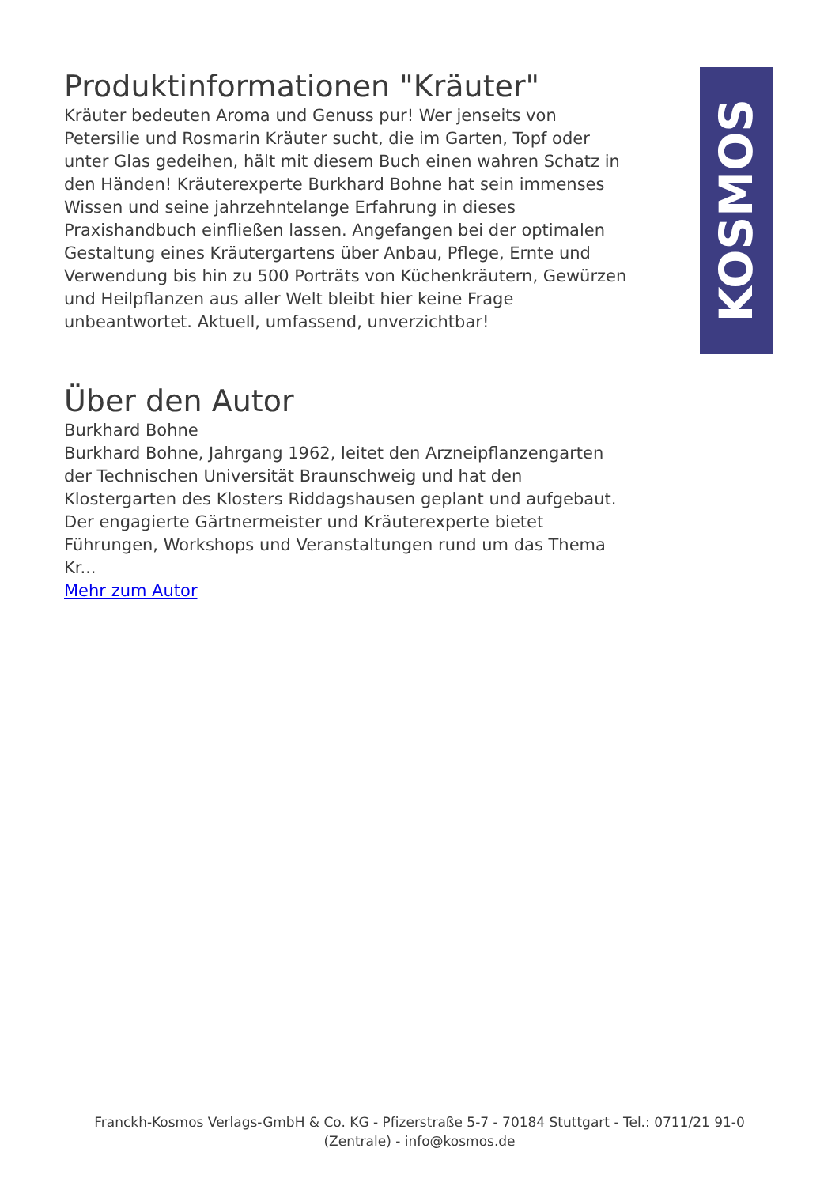Produktinformationen "Kräuter"
Kräuter bedeuten Aroma und Genuss pur! Wer jenseits von Petersilie und Rosmarin Kräuter sucht, die im Garten, Topf oder unter Glas gedeihen, hält mit diesem Buch einen wahren Schatz in den Händen! Kräuterexperte Burkhard Bohne hat sein immenses Wissen und seine jahrzehntelange Erfahrung in dieses Praxishandbuch einfließen lassen. Angefangen bei der optimalen Gestaltung eines Kräutergartens über Anbau, Pflege, Ernte und Verwendung bis hin zu 500 Porträts von Küchenkräutern, Gewürzen und Heilpflanzen aus aller Welt bleibt hier keine Frage unbeantwortet. Aktuell, umfassend, unverzichtbar!
Über den Autor
Burkhard Bohne
Burkhard Bohne, Jahrgang 1962, leitet den Arzneipflanzengarten der Technischen Universität Braunschweig und hat den Klostergarten des Klosters Riddagshausen geplant und aufgebaut. Der engagierte Gärtnermeister und Kräuterexperte bietet Führungen, Workshops und Veranstaltungen rund um das Thema Kr...
Mehr zum Autor
KOSMOS
Franckh-Kosmos Verlags-GmbH & Co. KG - Pfizerstraße 5-7 - 70184 Stuttgart - Tel.: 0711/21 91-0
(Zentrale) - info@kosmos.de